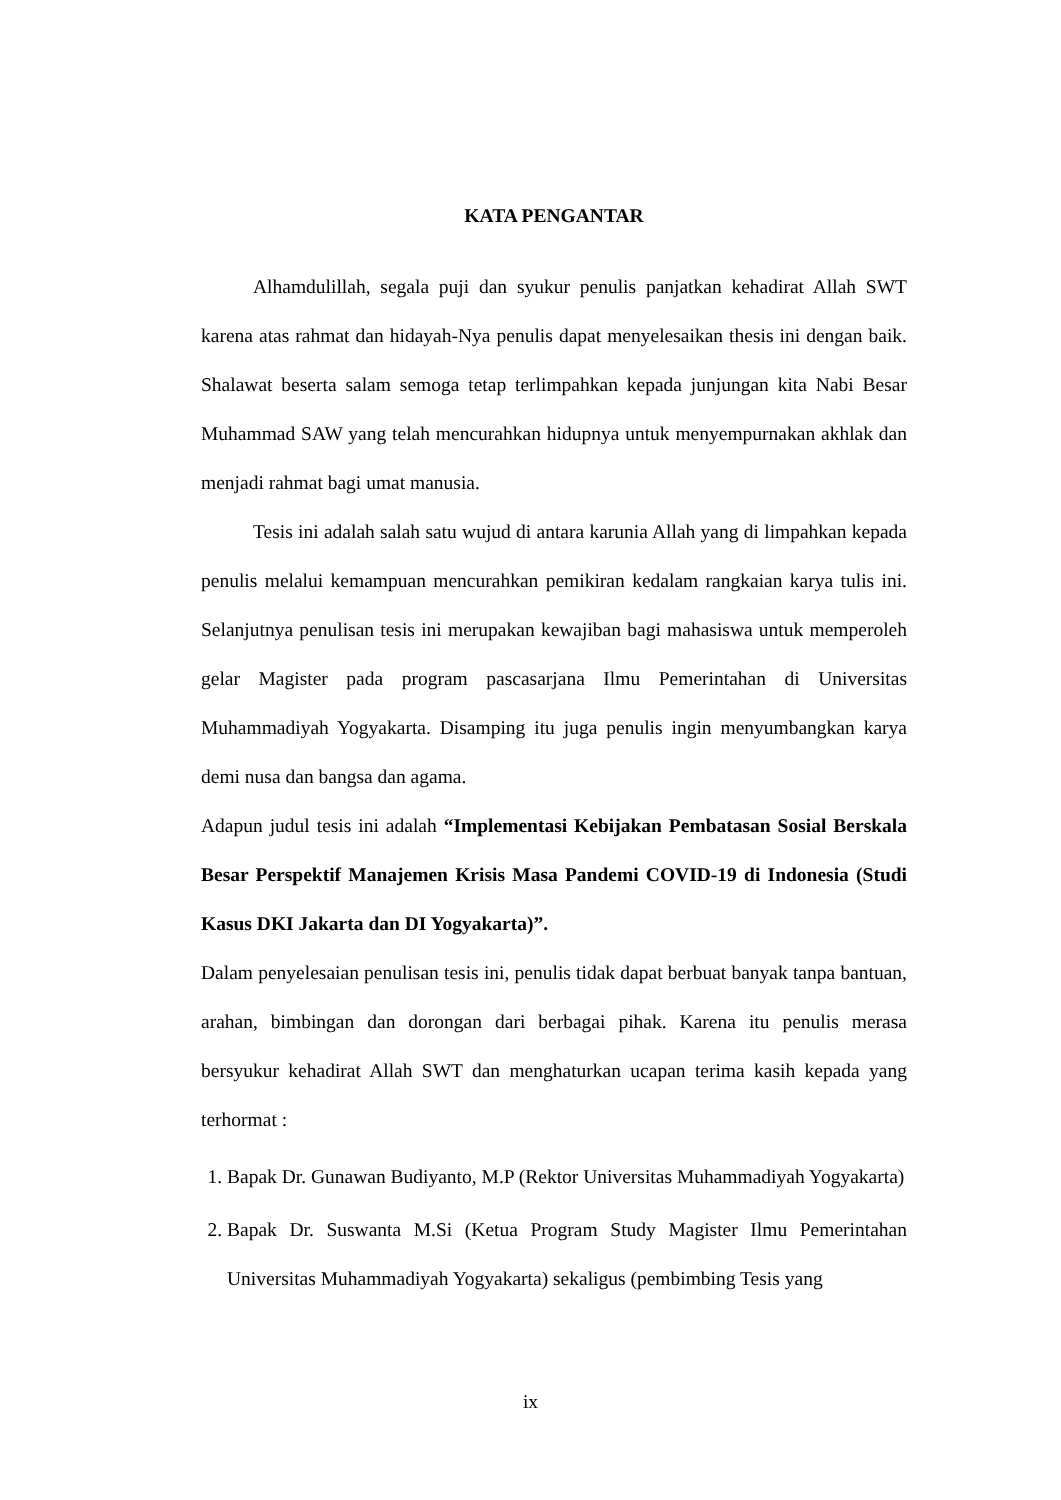KATA PENGANTAR
Alhamdulillah, segala puji dan syukur penulis panjatkan kehadirat Allah SWT karena atas rahmat dan hidayah-Nya penulis dapat menyelesaikan thesis ini dengan baik. Shalawat beserta salam semoga tetap terlimpahkan kepada junjungan kita Nabi Besar Muhammad SAW yang telah mencurahkan hidupnya untuk menyempurnakan akhlak dan menjadi rahmat bagi umat manusia.
Tesis ini adalah salah satu wujud di antara karunia Allah yang di limpahkan kepada penulis melalui kemampuan mencurahkan pemikiran kedalam rangkaian karya tulis ini. Selanjutnya penulisan tesis ini merupakan kewajiban bagi mahasiswa untuk memperoleh gelar Magister pada program pascasarjana Ilmu Pemerintahan di Universitas Muhammadiyah Yogyakarta. Disamping itu juga penulis ingin menyumbangkan karya demi nusa dan bangsa dan agama.
Adapun judul tesis ini adalah “Implementasi Kebijakan Pembatasan Sosial Berskala Besar Perspektif Manajemen Krisis Masa Pandemi COVID-19 di Indonesia (Studi Kasus DKI Jakarta dan DI Yogyakarta)”.
Dalam penyelesaian penulisan tesis ini, penulis tidak dapat berbuat banyak tanpa bantuan, arahan, bimbingan dan dorongan dari berbagai pihak. Karena itu penulis merasa bersyukur kehadirat Allah SWT dan menghaturkan ucapan terima kasih kepada yang terhormat :
1. Bapak Dr. Gunawan Budiyanto, M.P (Rektor Universitas Muhammadiyah Yogyakarta)
2. Bapak Dr. Suswanta M.Si (Ketua Program Study Magister Ilmu Pemerintahan Universitas Muhammadiyah Yogyakarta) sekaligus (pembimbing Tesis yang
ix